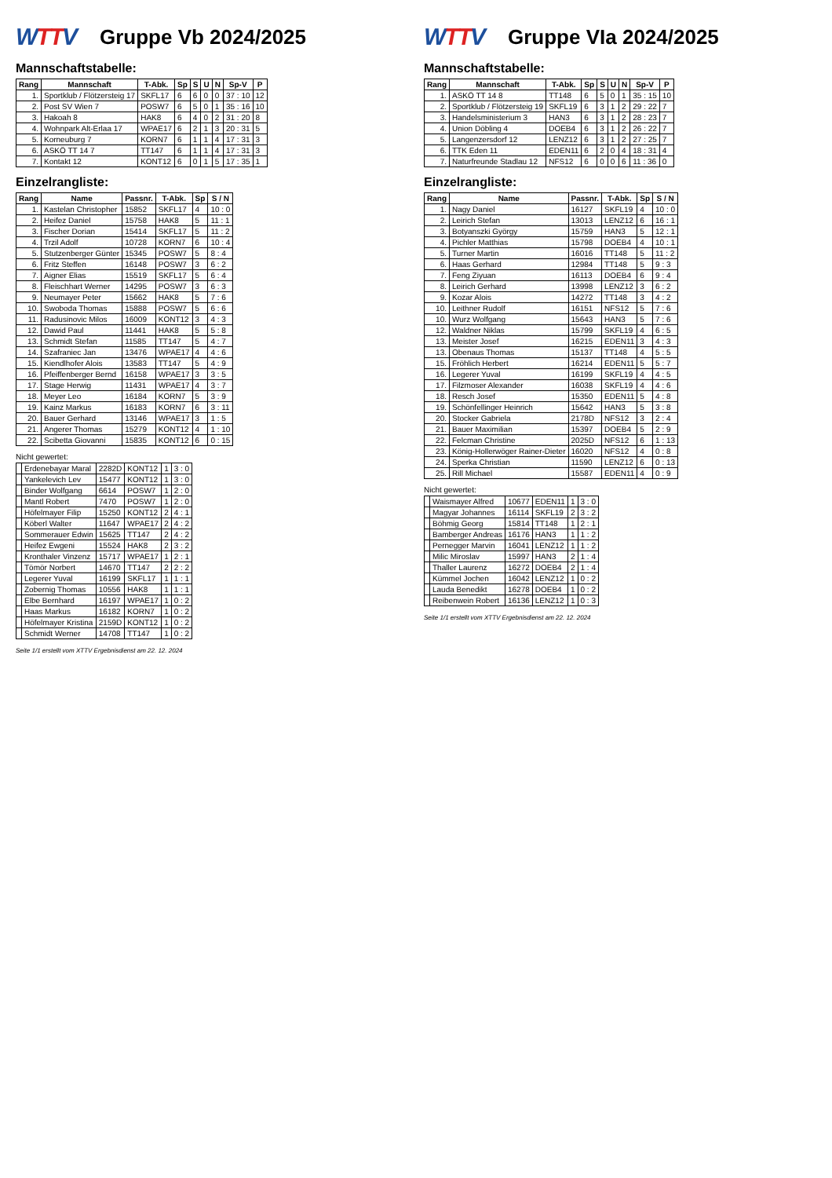WTTV
Gruppe Vb 2024/2025
Mannschaftstabelle:
| Rang | Mannschaft | T-Abk. | Sp | S | U | N | Sp-V | P |
| --- | --- | --- | --- | --- | --- | --- | --- | --- |
| 1. | Sportklub / Flötzersteig 17 | SKFL17 | 6 | 6 | 0 | 0 | 37 : 10 | 12 |
| 2. | Post SV Wien 7 | POSW7 | 6 | 5 | 0 | 1 | 35 : 16 | 10 |
| 3. | Hakoah 8 | HAK8 | 6 | 4 | 0 | 2 | 31 : 20 | 8 |
| 4. | Wohnpark Alt-Erlaa 17 | WPAE17 | 6 | 2 | 1 | 3 | 20 : 31 | 5 |
| 5. | Korneuburg 7 | KORN7 | 6 | 1 | 1 | 4 | 17 : 31 | 3 |
| 6. | ASKÖ TT 14 7 | TT147 | 6 | 1 | 1 | 4 | 17 : 31 | 3 |
| 7. | Kontakt 12 | KONT12 | 6 | 0 | 1 | 5 | 17 : 35 | 1 |
Einzelrangliste:
| Rang | Name | Passnr. | T-Abk. | Sp | S / N |
| --- | --- | --- | --- | --- | --- |
| 1. | Kastelan Christopher | 15852 | SKFL17 | 4 | 10 : 0 |
| 2. | Heifez Daniel | 15758 | HAK8 | 5 | 11 : 1 |
| 3. | Fischer Dorian | 15414 | SKFL17 | 5 | 11 : 2 |
| 4. | Trzil Adolf | 10728 | KORN7 | 6 | 10 : 4 |
| 5. | Stutzenberger Günter | 15345 | POSW7 | 5 | 8 : 4 |
| 6. | Fritz Steffen | 16148 | POSW7 | 3 | 6 : 2 |
| 7. | Aigner Elias | 15519 | SKFL17 | 5 | 6 : 4 |
| 8. | Fleischhart Werner | 14295 | POSW7 | 3 | 6 : 3 |
| 9. | Neumayer Peter | 15662 | HAK8 | 5 | 7 : 6 |
| 10. | Swoboda Thomas | 15888 | POSW7 | 5 | 6 : 6 |
| 11. | Radusinovic Milos | 16009 | KONT12 | 3 | 4 : 3 |
| 12. | Dawid Paul | 11441 | HAK8 | 5 | 5 : 8 |
| 13. | Schmidt Stefan | 11585 | TT147 | 5 | 4 : 7 |
| 14. | Szafraniec Jan | 13476 | WPAE17 | 4 | 4 : 6 |
| 15. | Kiendlhofer Alois | 13583 | TT147 | 5 | 4 : 9 |
| 16. | Pfeiffenberger Bernd | 16158 | WPAE17 | 3 | 3 : 5 |
| 17. | Stage Herwig | 11431 | WPAE17 | 4 | 3 : 7 |
| 18. | Meyer Leo | 16184 | KORN7 | 5 | 3 : 9 |
| 19. | Kainz Markus | 16183 | KORN7 | 6 | 3 : 11 |
| 20. | Bauer Gerhard | 13146 | WPAE17 | 3 | 1 : 5 |
| 21. | Angerer Thomas | 15279 | KONT12 | 4 | 1 : 10 |
| 22. | Scibetta Giovanni | 15835 | KONT12 | 6 | 0 : 15 |
Nicht gewertet:
| | Erdenebayar Maral | 2282D | KONT12 | 1 | 3 : 0 |
| | Yankelevich Lev | 15477 | KONT12 | 1 | 3 : 0 |
| | Binder Wolfgang | 6614 | POSW7 | 1 | 2 : 0 |
| | Mantl Robert | 7470 | POSW7 | 1 | 2 : 0 |
| | Höfelmayer Filip | 15250 | KONT12 | 2 | 4 : 1 |
| | Köberl Walter | 11647 | WPAE17 | 2 | 4 : 2 |
| | Sommerauer Edwin | 15625 | TT147 | 2 | 4 : 2 |
| | Heifez Ewgeni | 15524 | HAK8 | 2 | 3 : 2 |
| | Kronthaler Vinzenz | 15717 | WPAE17 | 1 | 2 : 1 |
| | Tömör Norbert | 14670 | TT147 | 2 | 2 : 2 |
| | Legerer Yuval | 16199 | SKFL17 | 1 | 1 : 1 |
| | Zobernig Thomas | 10556 | HAK8 | 1 | 1 : 1 |
| | Elbe Bernhard | 16197 | WPAE17 | 1 | 0 : 2 |
| | Haas Markus | 16182 | KORN7 | 1 | 0 : 2 |
| | Höfelmayer Kristina | 2159D | KONT12 | 1 | 0 : 2 |
| | Schmidt Werner | 14708 | TT147 | 1 | 0 : 2 |
Seite 1/1 erstellt vom XTTV Ergebnisdienst am 22. 12. 2024
WTTV
Gruppe VIa 2024/2025
Mannschaftstabelle:
| Rang | Mannschaft | T-Abk. | Sp | S | U | N | Sp-V | P |
| --- | --- | --- | --- | --- | --- | --- | --- | --- |
| 1. | ASKÖ TT 14 8 | TT148 | 6 | 5 | 0 | 1 | 35 : 15 | 10 |
| 2. | Sportklub / Flötzersteig 19 | SKFL19 | 6 | 3 | 1 | 2 | 29 : 22 | 7 |
| 3. | Handelsministerium 3 | HAN3 | 6 | 3 | 1 | 2 | 28 : 23 | 7 |
| 4. | Union Döbling 4 | DOEB4 | 6 | 3 | 1 | 2 | 26 : 22 | 7 |
| 5. | Langenzersdorf 12 | LENZ12 | 6 | 3 | 1 | 2 | 27 : 25 | 7 |
| 6. | TTK Eden 11 | EDEN11 | 6 | 2 | 0 | 4 | 18 : 31 | 4 |
| 7. | Naturfreunde Stadlau 12 | NFS12 | 6 | 0 | 0 | 6 | 11 : 36 | 0 |
Einzelrangliste:
| Rang | Name | Passnr. | T-Abk. | Sp | S / N |
| --- | --- | --- | --- | --- | --- |
| 1. | Nagy Daniel | 16127 | SKFL19 | 4 | 10 : 0 |
| 2. | Leirich Stefan | 13013 | LENZ12 | 6 | 16 : 1 |
| 3. | Botyanszki György | 15759 | HAN3 | 5 | 12 : 1 |
| 4. | Pichler Matthias | 15798 | DOEB4 | 4 | 10 : 1 |
| 5. | Turner Martin | 16016 | TT148 | 5 | 11 : 2 |
| 6. | Haas Gerhard | 12984 | TT148 | 5 | 9 : 3 |
| 7. | Feng Ziyuan | 16113 | DOEB4 | 6 | 9 : 4 |
| 8. | Leirich Gerhard | 13998 | LENZ12 | 3 | 6 : 2 |
| 9. | Kozar Alois | 14272 | TT148 | 3 | 4 : 2 |
| 10. | Leithner Rudolf | 16151 | NFS12 | 5 | 7 : 6 |
| 10. | Wurz Wolfgang | 15643 | HAN3 | 5 | 7 : 6 |
| 12. | Waldner Niklas | 15799 | SKFL19 | 4 | 6 : 5 |
| 13. | Meister Josef | 16215 | EDEN11 | 3 | 4 : 3 |
| 13. | Obenaus Thomas | 15137 | TT148 | 4 | 5 : 5 |
| 15. | Fröhlich Herbert | 16214 | EDEN11 | 5 | 5 : 7 |
| 16. | Legerer Yuval | 16199 | SKFL19 | 4 | 4 : 5 |
| 17. | Filzmoser Alexander | 16038 | SKFL19 | 4 | 4 : 6 |
| 18. | Resch Josef | 15350 | EDEN11 | 5 | 4 : 8 |
| 19. | Schönfellinger Heinrich | 15642 | HAN3 | 5 | 3 : 8 |
| 20. | Stocker Gabriela | 2178D | NFS12 | 3 | 2 : 4 |
| 21. | Bauer Maximilian | 15397 | DOEB4 | 5 | 2 : 9 |
| 22. | Felcman Christine | 2025D | NFS12 | 6 | 1 : 13 |
| 23. | König-Hollerwöger Rainer-Dieter | 16020 | NFS12 | 4 | 0 : 8 |
| 24. | Sperka Christian | 11590 | LENZ12 | 6 | 0 : 13 |
| 25. | Rill Michael | 15587 | EDEN11 | 4 | 0 : 9 |
Nicht gewertet:
| | Waismayer Alfred | 10677 | EDEN11 | 1 | 3 : 0 |
| | Magyar Johannes | 16114 | SKFL19 | 2 | 3 : 2 |
| | Böhmig Georg | 15814 | TT148 | 1 | 2 : 1 |
| | Bamberger Andreas | 16176 | HAN3 | 1 | 1 : 2 |
| | Pernegger Marvin | 16041 | LENZ12 | 1 | 1 : 2 |
| | Milic Miroslav | 15997 | HAN3 | 2 | 1 : 4 |
| | Thaller Laurenz | 16272 | DOEB4 | 2 | 1 : 4 |
| | Kümmel Jochen | 16042 | LENZ12 | 1 | 0 : 2 |
| | Lauda Benedikt | 16278 | DOEB4 | 1 | 0 : 2 |
| | Reibenwein Robert | 16136 | LENZ12 | 1 | 0 : 3 |
Seite 1/1 erstellt vom XTTV Ergebnisdienst am 22. 12. 2024